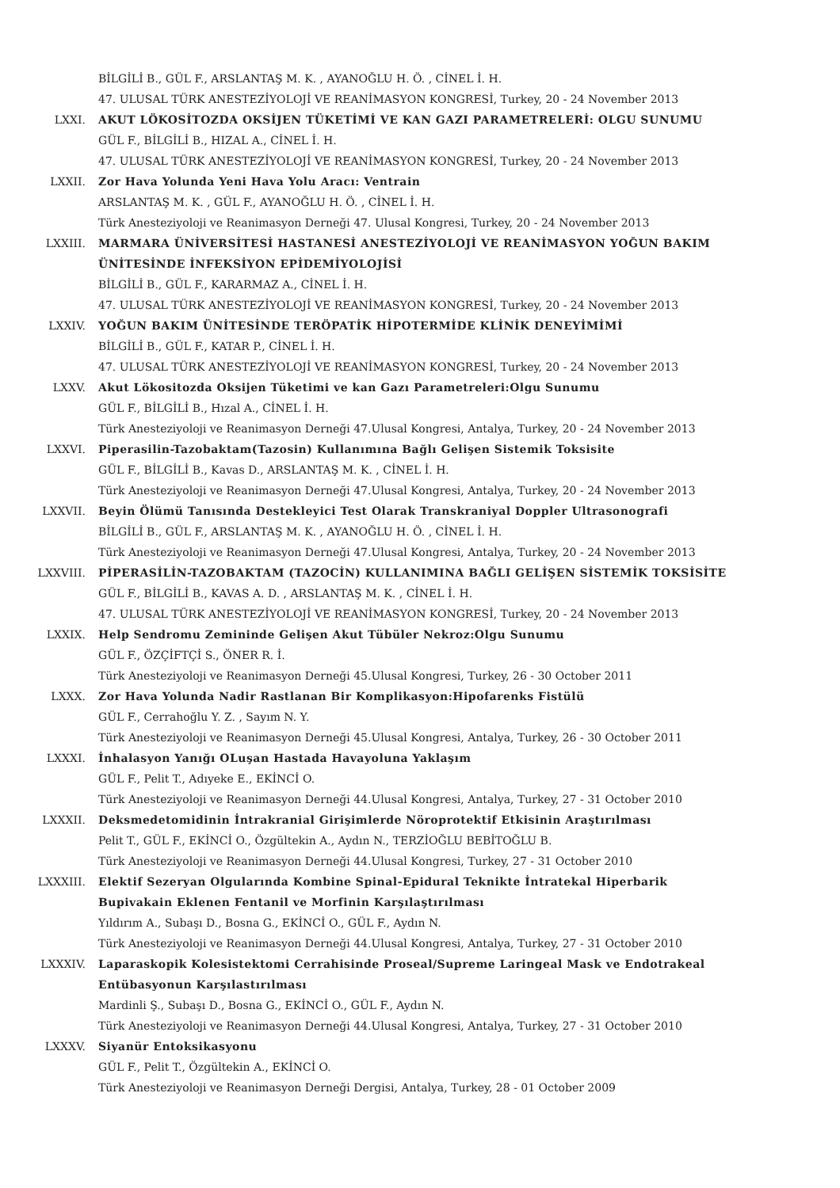BİLGİLİ B., GÜL F., ARSLANTAŞ M. K. , AYANOĞLU H. Ö. , CİNEL İ. H.
47. ULUSAL TÜRK ANESTEZİYOLOJİ VE REANİMASYON KONGRESİ, Turkey, 20 - 24 November 2013
LXXI. AKUT LÖKOSİTOZDA OKSİJEN TÜKETİMİ VE KAN GAZI PARAMETRELERİ: OLGU SUNUMU
GÜL F., BİLGİLİ B., HIZAL A., CİNEL İ. H.
47. ULUSAL TÜRK ANESTEZİYOLOJİ VE REANİMASYON KONGRESİ, Turkey, 20 - 24 November 2013
LXXII. Zor Hava Yolunda Yeni Hava Yolu Aracı: Ventrain
ARSLANTAŞ M. K. , GÜL F., AYANOĞLU H. Ö. , CİNEL İ. H.
Türk Anesteziyoloji ve Reanimasyon Derneği 47. Ulusal Kongresi, Turkey, 20 - 24 November 2013
LXXIII. MARMARA ÜNİVERSİTESİ HASTANESİ ANESTEZİYOLOJİ VE REANİMASYON YOĞUN BAKIM ÜNİTESİNDE İNFEKSİYON EPİDEMİYOLOJİSİ
BİLGİLİ B., GÜL F., KARARMAZ A., CİNEL İ. H.
47. ULUSAL TÜRK ANESTEZİYOLOJİ VE REANİMASYON KONGRESİ, Turkey, 20 - 24 November 2013
LXXIV. YOĞUN BAKIM ÜNİTESİNDE TERÖPATİK HİPOTERMİDE KLİNİK DENEYİMİMİ
BİLGİLİ B., GÜL F., KATAR P., CİNEL İ. H.
47. ULUSAL TÜRK ANESTEZİYOLOJİ VE REANİMASYON KONGRESİ, Turkey, 20 - 24 November 2013
LXXV. Akut Lökositozda Oksijen Tüketimi ve kan Gazı Parametreleri:Olgu Sunumu
GÜL F., BİLGİLİ B., Hızal A., CİNEL İ. H.
Türk Anesteziyoloji ve Reanimasyon Derneği 47.Ulusal Kongresi, Antalya, Turkey, 20 - 24 November 2013
LXXVI. Piperasilin-Tazobaktam(Tazosin) Kullanımına Bağlı Gelişen Sistemik Toksisite
GÜL F., BİLGİLİ B., Kavas D., ARSLANTAŞ M. K. , CİNEL İ. H.
Türk Anesteziyoloji ve Reanimasyon Derneği 47.Ulusal Kongresi, Antalya, Turkey, 20 - 24 November 2013
LXXVII. Beyin Ölümü Tanısında Destekleyici Test Olarak Transkraniyal Doppler Ultrasonografi
BİLGİLİ B., GÜL F., ARSLANTAŞ M. K. , AYANOĞLU H. Ö. , CİNEL İ. H.
Türk Anesteziyoloji ve Reanimasyon Derneği 47.Ulusal Kongresi, Antalya, Turkey, 20 - 24 November 2013
LXXVIII. PİPERASİLİN-TAZOBAKTAM (TAZOCİN) KULLANIMINA BAĞLI GELİŞEN SİSTEMİK TOKSİSİTE
GÜL F., BİLGİLİ B., KAVAS A. D. , ARSLANTAŞ M. K. , CİNEL İ. H.
47. ULUSAL TÜRK ANESTEZİYOLOJİ VE REANİMASYON KONGRESİ, Turkey, 20 - 24 November 2013
LXXIX. Help Sendromu Zemininde Gelişen Akut Tübüler Nekroz:Olgu Sunumu
GÜL F., ÖZÇİFTÇİ S., ÖNER R. İ.
Türk Anesteziyoloji ve Reanimasyon Derneği 45.Ulusal Kongresi, Turkey, 26 - 30 October 2011
LXXX. Zor Hava Yolunda Nadir Rastlanan Bir Komplikasyon:Hipofarenks Fistülü
GÜL F., Cerrahoğlu Y. Z. , Sayım N. Y.
Türk Anesteziyoloji ve Reanimasyon Derneği 45.Ulusal Kongresi, Antalya, Turkey, 26 - 30 October 2011
LXXXI. İnhalasyon Yanığı OLuşan Hastada Havayoluna Yaklaşım
GÜL F., Pelit T., Adıyeke E., EKİNCİ O.
Türk Anesteziyoloji ve Reanimasyon Derneği 44.Ulusal Kongresi, Antalya, Turkey, 27 - 31 October 2010
LXXXII. Deksmedetomidinin İntrakranial Girişimlerde Nöroprotektif Etkisinin Araştırılması
Pelit T., GÜL F., EKİNCİ O., Özgültekin A., Aydın N., TERZİOĞLU BEBİTOĞLU B.
Türk Anesteziyoloji ve Reanimasyon Derneği 44.Ulusal Kongresi, Turkey, 27 - 31 October 2010
LXXXIII. Elektif Sezeryan Olgularında Kombine Spinal-Epidural Teknikte İntratekal Hiperbarik Bupivakain Eklenen Fentanil ve Morfinin Karşılaştırılması
Yıldırım A., Subaşı D., Bosna G., EKİNCİ O., GÜL F., Aydın N.
Türk Anesteziyoloji ve Reanimasyon Derneği 44.Ulusal Kongresi, Antalya, Turkey, 27 - 31 October 2010
LXXXIV. Laparaskopik Kolesistektomi Cerrahisinde Proseal/Supreme Laringeal Mask ve Endotrakeal Entübasyonun Karşılastırılması
Mardinli Ş., Subaşı D., Bosna G., EKİNCİ O., GÜL F., Aydın N.
Türk Anesteziyoloji ve Reanimasyon Derneği 44.Ulusal Kongresi, Antalya, Turkey, 27 - 31 October 2010
LXXXV. Siyanür Entoksikasyonu
GÜL F., Pelit T., Özgültekin A., EKİNCİ O.
Türk Anesteziyoloji ve Reanimasyon Derneği Dergisi, Antalya, Turkey, 28 - 01 October 2009